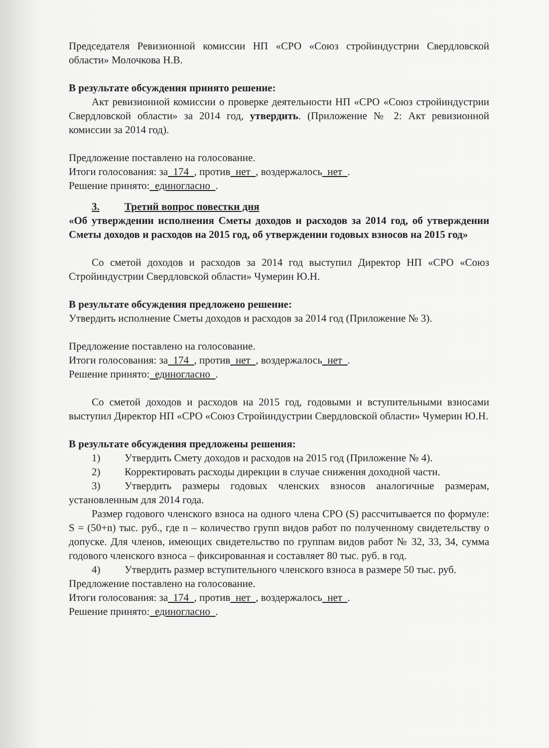Председателя Ревизионной комиссии НП «СРО «Союз стройиндустрии Свердловской области» Молочкова Н.В.
В результате обсуждения принято решение:
Акт ревизионной комиссии о проверке деятельности НП «СРО «Союз стройиндустрии Свердловской области» за 2014 год, утвердить. (Приложение № 2: Акт ревизионной комиссии за 2014 год).
Предложение поставлено на голосование.
Итоги голосования: за 174 , против нет , воздержалось нет .
Решение принято: единогласно .
3. Третий вопрос повестки дня
«Об утверждении исполнения Сметы доходов и расходов за 2014 год, об утверждении Сметы доходов и расходов на 2015 год, об утверждении годовых взносов на 2015 год»
Со сметой доходов и расходов за 2014 год выступил Директор НП «СРО «Союз Стройиндустрии Свердловской области» Чумерин Ю.Н.
В результате обсуждения предложено решение:
Утвердить исполнение Сметы доходов и расходов за 2014 год (Приложение № 3).
Предложение поставлено на голосование.
Итоги голосования: за 174 , против нет , воздержалось нет .
Решение принято: единогласно .
Со сметой доходов и расходов на 2015 год, годовыми и вступительными взносами выступил Директор НП «СРО «Союз Стройиндустрии Свердловской области» Чумерин Ю.Н.
В результате обсуждения предложены решения:
1) Утвердить Смету доходов и расходов на 2015 год (Приложение № 4).
2) Корректировать расходы дирекции в случае снижения доходной части.
3) Утвердить размеры годовых членских взносов аналогичные размерам, установленным для 2014 года.
Размер годового членского взноса на одного члена СРО (S) рассчитывается по формуле: S = (50+n) тыс. руб., где n – количество групп видов работ по полученному свидетельству о допуске. Для членов, имеющих свидетельство по группам видов работ № 32, 33, 34, сумма годового членского взноса – фиксированная и составляет 80 тыс. руб. в год.
4) Утвердить размер вступительного членского взноса в размере 50 тыс. руб.
Предложение поставлено на голосование.
Итоги голосования: за 174 , против нет , воздержалось нет .
Решение принято: единогласно .